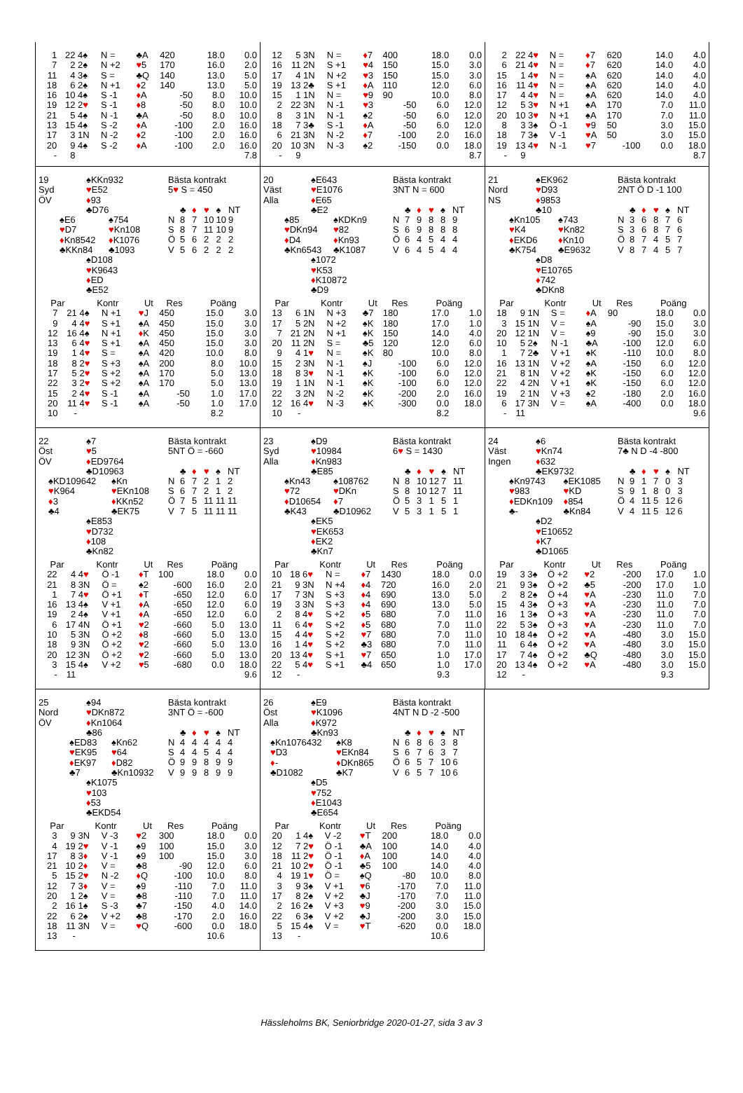| 1 | 22 | 4♠ | N = | ♣A | 420 | 18.0 | 0.0 |
| 7 | 2 | 2♠ | N +2 | ♥ 5 | 170 | 16.0 | 2.0 |
| 11 | 4 | 3♠ | S = | ♣Q | 140 | 13.0 | 5.0 |
| 18 | 6 | 2♠ | N +1 | ♦ 2 | 140 | 13.0 | 5.0 |
| 16 | 10 | 4♠ | S -1 | ♦ A | -50 | 8.0 | 10.0 |
| 19 | 12 | 2 ♥ | S -1 | ♦ 8 | -50 | 8.0 | 10.0 |
| 21 | 5 | 4♠ | N -1 | ♣A | -50 | 8.0 | 10.0 |
| 13 | 15 | 4♠ | S -2 | ♦ A | -100 | 2.0 | 16.0 |
| 17 | 3 | 1N | N -2 | ♦ 2 | -100 | 2.0 | 16.0 |
| 20 | 9 | 4♠ | S -2 | ♦ A | -100 | 2.0 | 16.0 |
| - | 8 | | | | | | 7.8 |
| 12 | 5 | 3N | N = | ♦ 7 | 400 | 18.0 | 0.0 |
| 16 | 11 | 2N | S +1 | ♥ 4 | 150 | 15.0 | 3.0 |
| 17 | 4 | 1N | N +2 | ♥ 3 | 150 | 15.0 | 3.0 |
| 19 | 13 | 2♣ | S +1 | ♦ A | 110 | 12.0 | 6.0 |
| 15 | 1 | 1N | N = | ♥ 9 | 90 | 10.0 | 8.0 |
| 2 | 22 | 3N | N -1 | ♥ 3 | -50 | 6.0 | 12.0 |
| 8 | 3 | 1N | N -1 | ♠2 | -50 | 6.0 | 12.0 |
| 18 | 7 | 3♣ | S -1 | ♦ A | -50 | 6.0 | 12.0 |
| 6 | 21 | 3N | N -2 | ♦ 7 | -100 | 2.0 | 16.0 |
| 20 | 10 | 3N | N -3 | ♠2 | -150 | 0.0 | 18.0 |
| - | 9 | | | | | | 8.7 |
| 2 | 22 | 4 ♥ | N = | ♦ 7 | 620 | 14.0 | 4.0 |
| 6 | 21 | 4 ♥ | N = | ♦ 7 | 620 | 14.0 | 4.0 |
| 15 | 1 | 4 ♥ | N = | ♠A | 620 | 14.0 | 4.0 |
| 16 | 11 | 4 ♥ | N = | ♠A | 620 | 14.0 | 4.0 |
| 17 | 4 | 4 ♥ | N = | ♠A | 620 | 14.0 | 4.0 |
| 12 | 5 | 3 ♥ | N +1 | ♠A | 170 | 7.0 | 11.0 |
| 20 | 10 | 3 ♥ | N +1 | ♠A | 170 | 7.0 | 11.0 |
| 8 | 3 | 3♠ | Ö -1 | ♥ 9 | 50 | 3.0 | 15.0 |
| 18 | 7 | 3♠ | V -1 | ♥ A | 50 | 3.0 | 15.0 |
| 19 | 13 | 4 ♥ | N -1 | ♥ 7 | -100 | 0.0 | 18.0 |
| - | 9 | | | | | | 8.7 |
19
Syd
ÖV
♠KKn932
♥E52
♦93
♣D76
♠E6
♥D7
♦Kn8542
♣KKn84
♠754
♥Kn108
♦K1076
♣1093
♠D108
♥K9643
♦ED
♣E52
Bästa kontrakt
5♥ S = 450
| | ♣ | ♦ | ♥ | ♠ | NT |
| --- | --- | --- | --- | --- | --- |
| N | 8 | 7 | 10 | 10 | 9 |
| S | 8 | 7 | 11 | 10 | 9 |
| Ö | 5 | 6 | 2 | 2 | 2 |
| V | 5 | 6 | 2 | 2 | 2 |
| Par | | Kontr | | Ut | Res | Poäng | |
| --- | --- | --- | --- | --- | --- | --- | --- |
| 7 | 21 | 4♠ | N +1 | ♥ J | 450 | 15.0 | 3.0 |
| 9 | 4 | 4 ♥ | S +1 | ♠A | 450 | 15.0 | 3.0 |
| 12 | 16 | 4♠ | N +1 | ♦ K | 450 | 15.0 | 3.0 |
| 13 | 6 | 4 ♥ | S +1 | ♠A | 450 | 15.0 | 3.0 |
| 19 | 1 | 4 ♥ | S = | ♠A | 420 | 10.0 | 8.0 |
| 18 | 8 | 2 ♥ | S +3 | ♠A | 200 | 8.0 | 10.0 |
| 17 | 5 | 2 ♥ | S +2 | ♠A | 170 | 5.0 | 13.0 |
| 22 | 3 | 2 ♥ | S +2 | ♠A | 170 | 5.0 | 13.0 |
| 15 | 2 | 4 ♥ | S -1 | ♠A | -50 | 1.0 | 17.0 |
| 20 | 11 | 4 ♥ | S -1 | ♠A | -50 | 1.0 | 17.0 |
| 10 | - | | | | | 8.2 | |
20
Väst
Alla
♠E643
♥E1076
♦E65
♣E2
♠85
♥DKn94
♦D4
♣Kn6543
♠KDKn9
♥82
♦Kn93
♣K1087
♠1072
♥K53
♦K10872
♣D9
Bästa kontrakt
3NT N = 600
| | ♣ | ♦ | ♥ | ♠ | NT |
| --- | --- | --- | --- | --- | --- |
| N | 7 | 9 | 8 | 8 | 9 |
| S | 6 | 9 | 8 | 8 | 8 |
| Ö | 6 | 4 | 5 | 4 | 4 |
| V | 6 | 4 | 5 | 4 | 4 |
| Par | | Kontr | | Ut | Res | Poäng | |
| --- | --- | --- | --- | --- | --- | --- | --- |
| 13 | 6 | 1N | N +3 | ♣7 | 180 | 17.0 | 1.0 |
| 17 | 5 | 2N | N +2 | ♠K | 180 | 17.0 | 1.0 |
| 7 | 21 | 2N | N +1 | ♠K | 150 | 14.0 | 4.0 |
| 20 | 11 | 2N | S = | ♣5 | 120 | 12.0 | 6.0 |
| 9 | 4 | 1 ♥ | N = | ♠K | 80 | 10.0 | 8.0 |
| 15 | 2 | 3N | N -1 | ♠J | -100 | 6.0 | 12.0 |
| 18 | 8 | 3 ♥ | N -1 | ♠K | -100 | 6.0 | 12.0 |
| 19 | 1 | 1N | N -1 | ♠K | -100 | 6.0 | 12.0 |
| 22 | 3 | 2N | N -2 | ♠K | -200 | 2.0 | 16.0 |
| 12 | 16 | 4 ♥ | N -3 | ♠K | -300 | 0.0 | 18.0 |
| 10 | - | | | | | 8.2 | |
21
Nord
NS
♠EK962
♥D93
♦9853
♣10
♠Kn105
♥K4
♦EKD6
♣K754
♠743
♥Kn82
♦Kn10
♣E9632
♠D8
♥E10765
♦742
♣DKn8
Bästa kontrakt
2NT Ö D -1 100
| | ♣ | ♦ | ♥ | ♠ | NT |
| --- | --- | --- | --- | --- | --- |
| N | 3 | 6 | 8 | 7 | 6 |
| S | 3 | 6 | 8 | 7 | 6 |
| Ö | 8 | 7 | 4 | 5 | 7 |
| V | 8 | 7 | 4 | 5 | 7 |
| Par | | Kontr | | Ut | Res | Poäng | |
| --- | --- | --- | --- | --- | --- | --- | --- |
| 18 | 9 | 1N | S = | ♦ A | 90 | 18.0 | 0.0 |
| 3 | 15 | 1N | V = | ♠A | -90 | 15.0 | 3.0 |
| 20 | 12 | 1N | V = | ♠9 | -90 | 15.0 | 3.0 |
| 10 | 5 | 2♠ | N -1 | ♣A | -100 | 12.0 | 6.0 |
| 1 | 7 | 2♣ | V +1 | ♠K | -110 | 10.0 | 8.0 |
| 16 | 13 | 1N | V +2 | ♠A | -150 | 6.0 | 12.0 |
| 21 | 8 | 1N | V +2 | ♠K | -150 | 6.0 | 12.0 |
| 22 | 4 | 2N | V +1 | ♠K | -150 | 6.0 | 12.0 |
| 19 | 2 | 1N | V +3 | ♠2 | -180 | 2.0 | 16.0 |
| 6 | 17 | 3N | V = | ♠A | -400 | 0.0 | 18.0 |
| - | 11 | | | | | | 9.6 |
22
Öst
ÖV
♠7
♥5
♦ED9764
♣D10963
♠KD109642
♥K964
♦3
♣4
♠Kn
♥EKn108
♦KKn52
♣EK75
♠E853
♥D732
♦108
♣Kn82
Bästa kontrakt
5NT Ö = -660
| | ♣ | ♦ | ♥ | ♠ | NT |
| --- | --- | --- | --- | --- | --- |
| N | 6 | 7 | 2 | 1 | 2 |
| S | 6 | 7 | 2 | 1 | 2 |
| Ö | 7 | 5 | 11 | 11 | 11 |
| V | 7 | 5 | 11 | 11 | 11 |
| Par | | Kontr | | Ut | Res | Poäng | |
| --- | --- | --- | --- | --- | --- | --- | --- |
| 22 | 4 | 4 ♥ | Ö -1 | ♦ T | 100 | 18.0 | 0.0 |
| 21 | 8 | 3N | Ö = | ♠2 | -600 | 16.0 | 2.0 |
| 1 | 7 | 4 ♥ | Ö +1 | ♦ T | -650 | 12.0 | 6.0 |
| 16 | 13 | 4♠ | V +1 | ♦ A | -650 | 12.0 | 6.0 |
| 19 | 2 | 4♠ | V +1 | ♦ A | -650 | 12.0 | 6.0 |
| 6 | 17 | 4N | Ö +1 | ♥ 2 | -660 | 5.0 | 13.0 |
| 10 | 5 | 3N | Ö +2 | ♦ 8 | -660 | 5.0 | 13.0 |
| 18 | 9 | 3N | Ö +2 | ♥ 2 | -660 | 5.0 | 13.0 |
| 20 | 12 | 3N | Ö +2 | ♥ 2 | -660 | 5.0 | 13.0 |
| 3 | 15 | 4♠ | V +2 | ♥ 5 | -680 | 0.0 | 18.0 |
| - | 11 | | | | | | 9.6 |
23
Syd
Alla
♠D9
♥10984
♦Kn983
♣E85
♠Kn43
♥72
♦D10654
♣K43
♠108762
♥DKn
♦7
♣D10962
♠EK5
♥EK653
♦EK2
♣Kn7
Bästa kontrakt
6♥ S = 1430
| | ♣ | ♦ | ♥ | ♠ | NT |
| --- | --- | --- | --- | --- | --- |
| N | 8 | 10 | 12 | 7 | 11 |
| S | 8 | 10 | 12 | 7 | 11 |
| Ö | 5 | 3 | 1 | 5 | 1 |
| V | 5 | 3 | 1 | 5 | 1 |
| Par | | Kontr | | Ut | Res | Poäng | |
| --- | --- | --- | --- | --- | --- | --- | --- |
| 10 | 18 | 6 ♥ | N = | ♦ 7 | 1430 | 18.0 | 0.0 |
| 21 | 9 | 3N | N +4 | ♦ 4 | 720 | 16.0 | 2.0 |
| 17 | 7 | 3N | S +3 | ♦ 4 | 690 | 13.0 | 5.0 |
| 19 | 3 | 3N | S +3 | ♦ 4 | 690 | 13.0 | 5.0 |
| 2 | 8 | 4 ♥ | S +2 | ♦ 5 | 680 | 7.0 | 11.0 |
| 11 | 6 | 4 ♥ | S +2 | ♦ 5 | 680 | 7.0 | 11.0 |
| 15 | 4 | 4 ♥ | S +2 | ♥ 7 | 680 | 7.0 | 11.0 |
| 16 | 1 | 4 ♥ | S +2 | ♣3 | 680 | 7.0 | 11.0 |
| 20 | 13 | 4 ♥ | S +1 | ♥ 7 | 650 | 1.0 | 17.0 |
| 22 | 5 | 4 ♥ | S +1 | ♣4 | 650 | 1.0 | 17.0 |
| 12 | - | | | | | 9.3 | |
24
Väst
Ingen
♠6
♥Kn74
♦632
♣EK9732
♠Kn9743
♥983
♦EDKn109
♣-
♠EK1085
♥KD
♦854
♣Kn84
♠D2
♥E10652
♦K7
♣D1065
Bästa kontrakt
7♣ N D -4 -800
| | ♣ | ♦ | ♥ | ♠ | NT |
| --- | --- | --- | --- | --- | --- |
| N | 9 | 1 | 7 | 0 | 3 |
| S | 9 | 1 | 8 | 0 | 3 |
| Ö | 4 | 11 | 5 | 12 | 6 |
| V | 4 | 11 | 5 | 12 | 6 |
| Par | | Kontr | | Ut | Res | Poäng | |
| --- | --- | --- | --- | --- | --- | --- | --- |
| 19 | 3 | 3♠ | Ö +2 | ♥ 2 | -200 | 17.0 | 1.0 |
| 21 | 9 | 3♠ | Ö +2 | ♣5 | -200 | 17.0 | 1.0 |
| 2 | 8 | 2♠ | Ö +4 | ♥ A | -230 | 11.0 | 7.0 |
| 15 | 4 | 3♠ | Ö +3 | ♥ A | -230 | 11.0 | 7.0 |
| 16 | 1 | 3♠ | Ö +3 | ♥ A | -230 | 11.0 | 7.0 |
| 22 | 5 | 3♠ | Ö +3 | ♥ A | -230 | 11.0 | 7.0 |
| 10 | 18 | 4♠ | Ö +2 | ♥ A | -480 | 3.0 | 15.0 |
| 11 | 6 | 4♠ | Ö +2 | ♥ A | -480 | 3.0 | 15.0 |
| 17 | 7 | 4♠ | Ö +2 | ♣Q | -480 | 3.0 | 15.0 |
| 20 | 13 | 4♠ | Ö +2 | ♥ A | -480 | 3.0 | 15.0 |
| 12 | - | | | | | 9.3 | |
25
Nord
ÖV
♠94
♥DKn872
♦Kn1064
♣86
♠ED83
♥EK95
♦EK97
♣7
♠Kn62
♥64
♦D82
♣Kn10932
♠K1075
♥103
♦53
♣EKD54
Bästa kontrakt
3NT Ö = -600
| | ♣ | ♦ | ♥ | ♠ | NT |
| --- | --- | --- | --- | --- | --- |
| N | 4 | 4 | 4 | 4 | 4 |
| S | 4 | 4 | 5 | 4 | 4 |
| Ö | 9 | 9 | 8 | 9 | 9 |
| V | 9 | 9 | 8 | 9 | 9 |
| Par | | Kontr | | Ut | Res | Poäng | |
| --- | --- | --- | --- | --- | --- | --- | --- |
| 3 | 9 | 3N | V -3 | ♥ 2 | 300 | 18.0 | 0.0 |
| 4 | 19 | 2 ♥ | V -1 | ♠9 | 100 | 15.0 | 3.0 |
| 17 | 8 | 3 ♦ | V -1 | ♠9 | 100 | 15.0 | 3.0 |
| 21 | 10 | 2 ♦ | V = | ♣8 | -90 | 12.0 | 6.0 |
| 5 | 15 | 2 ♥ | N -2 | ♦ Q | -100 | 10.0 | 8.0 |
| 12 | 7 | 3 ♦ | V = | ♠9 | -110 | 7.0 | 11.0 |
| 20 | 1 | 2♠ | V = | ♣8 | -110 | 7.0 | 11.0 |
| 2 | 16 | 1♠ | S -3 | ♣7 | -150 | 4.0 | 14.0 |
| 22 | 6 | 2♠ | V +2 | ♣8 | -170 | 2.0 | 16.0 |
| 18 | 11 | 3N | V = | ♥ Q | -600 | 0.0 | 18.0 |
| 13 | - | | | | | 10.6 | |
26
Öst
Alla
♠E9
♥K1096
♦K972
♣Kn93
♠Kn1076432
♥D3
♦-
♣D1082
♠K8
♥EKn84
♦DKn865
♣K7
♠D5
♥752
♦E1043
♣E654
Bästa kontrakt
4NT N D -2 -500
| | ♣ | ♦ | ♥ | ♠ | NT |
| --- | --- | --- | --- | --- | --- |
| N | 6 | 8 | 6 | 3 | 8 |
| S | 6 | 7 | 6 | 3 | 7 |
| Ö | 6 | 5 | 7 | 10 | 6 |
| V | 6 | 5 | 7 | 10 | 6 |
| Par | | Kontr | | Ut | Res | Poäng | |
| --- | --- | --- | --- | --- | --- | --- | --- |
| 20 | 1 | 4♠ | V -2 | ♥ T | 200 | 18.0 | 0.0 |
| 12 | 7 | 2 ♥ | Ö -1 | ♣A | 100 | 14.0 | 4.0 |
| 18 | 11 | 2 ♥ | Ö -1 | ♦ A | 100 | 14.0 | 4.0 |
| 21 | 10 | 2 ♥ | Ö -1 | ♣5 | 100 | 14.0 | 4.0 |
| 4 | 19 | 1 ♥ | Ö = | ♠Q | -80 | 10.0 | 8.0 |
| 3 | 9 | 3♠ | V +1 | ♥ 6 | -170 | 7.0 | 11.0 |
| 17 | 8 | 2♠ | V +2 | ♣J | -170 | 7.0 | 11.0 |
| 2 | 16 | 2♠ | V +3 | ♥ 9 | -200 | 3.0 | 15.0 |
| 22 | 6 | 3♠ | V +2 | ♣J | -200 | 3.0 | 15.0 |
| 5 | 15 | 4♠ | V = | ♥ T | -620 | 0.0 | 18.0 |
| 13 | - | | | | | 10.6 | |
Hässleholms BK, Seniorbridge 2020-01-27, sida 3 av 3